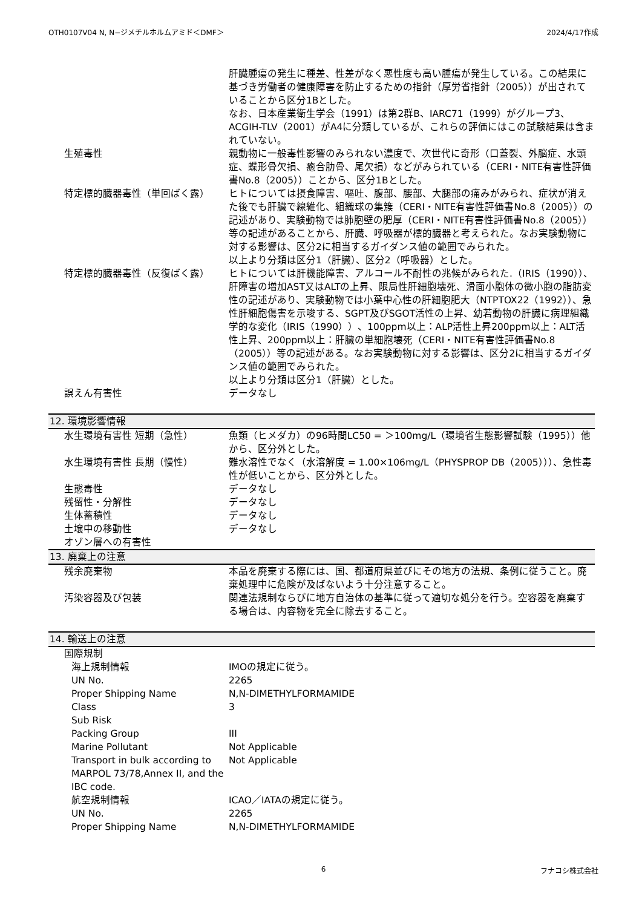OTH0107V04 N, N−ジメチルホルムアミド＜DMF＞ 2024/4/17作成
肝臓腫瘍の発生に種差、性差がなく悪性度も高い腫瘍が発生している。この結果に基づき労働者の健康障害を防止するための指針（厚労省指針（2005））が出されていることから区分1Bとした。
なお、日本産業衛生学会（1991）は第2群B、IARC71（1999）がグループ3、ACGIH-TLV（2001）がA4に分類しているが、これらの評価にはこの試験結果は含まれていない。
生殖毒性 親動物に一般毒性影響のみられない濃度で、次世代に奇形（口蓋裂、外脳症、水頭症、蝶形骨欠損、癒合肋骨、尾欠損）などがみられている（CERI・NITE有害性評価書No.8（2005））ことから、区分1Bとした。
特定標的臓器毒性（単回ばく露） ヒトについては摂食障害、嘔吐、腹部、腰部、大腿部の痛みがみられ、症状が消えた後でも肝臓で線維化、組織球の集簇（CERI・NITE有害性評価書No.8（2005））の記述があり、実験動物では肺胞壁の肥厚（CERI・NITE有害性評価書No.8（2005））等の記述があることから、肝臓、呼吸器が標的臓器と考えられた。なお実験動物に対する影響は、区分2に相当するガイダンス値の範囲でみられた。
以上より分類は区分1（肝臓）、区分2（呼吸器）とした。
特定標的臓器毒性（反復ばく露） ヒトについては肝機能障害、アルコール不耐性の兆候がみられた.（IRIS（1990））、肝障害の増加AST又はALTの上昇、限局性肝細胞壊死、滑面小胞体の微小胞の脂肪変性の記述があり、実験動物では小葉中心性の肝細胞肥大（NTPTOX22（1992））、急性肝細胞傷害を示唆する、SGPT及びSGOT活性の上昇、幼若動物の肝臓に病理組織学的な変化（IRIS（1990））、100ppm以上：ALP活性上昇200ppm以上：ALT活性上昇、200ppm以上：肝臓の単細胞壊死（CERI・NITE有害性評価書No.8（2005））等の記述がある。なお実験動物に対する影響は、区分2に相当するガイダンス値の範囲でみられた。
以上より分類は区分1（肝臓）とした。
誤えん有害性 データなし
12. 環境影響情報
水生環境有害性 短期（急性） 魚類（ヒメダカ）の96時間LC50 = ＞100mg/L（環境省生態影響試験（1995））他から、区分外とした。
水生環境有害性 長期（慢性） 難水溶性でなく（水溶解度 = 1.00×106mg/L（PHYSPROP DB（2005）））、急性毒性が低いことから、区分外とした。
生態毒性 データなし
残留性・分解性 データなし
生体蓄積性 データなし
土壌中の移動性 データなし
オゾン層への有害性
13. 廃棄上の注意
残余廃棄物 本品を廃棄する際には、国、都道府県並びにその地方の法規、条例に従うこと。廃棄処理中に危険が及ばないよう十分注意すること。
汚染容器及び包装 関連法規制ならびに地方自治体の基準に従って適切な処分を行う。空容器を廃棄する場合は、内容物を完全に除去すること。
14. 輸送上の注意
国際規制
海上規制情報 IMOの規定に従う。
UN No. 2265
Proper Shipping Name N,N-DIMETHYLFORMAMIDE
Class 3
Sub Risk
Packing Group III
Marine Pollutant Not Applicable
Transport in bulk according to MARPOL 73/78,Annex II, and the IBC code.
Not Applicable
航空規制情報 ICAO／IATAの規定に従う。
UN No. 2265
Proper Shipping Name N,N-DIMETHYLFORMAMIDE
6 フナコシ株式会社